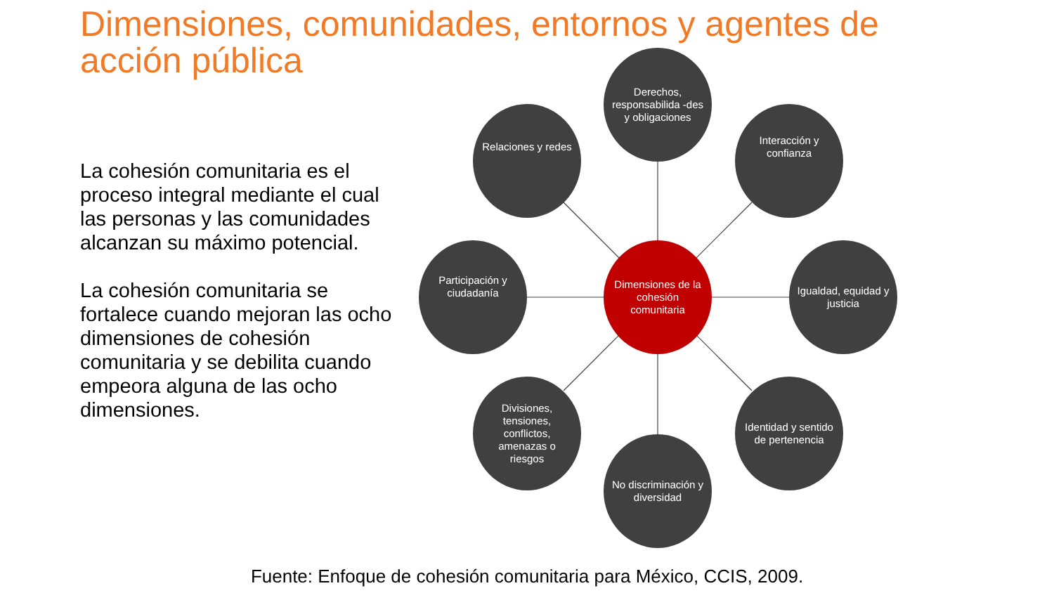Dimensiones, comunidades, entornos y agentes de acción pública
La cohesión comunitaria es el proceso integral mediante el cual las personas y las comunidades alcanzan su máximo potencial.
La cohesión comunitaria se fortalece cuando mejoran las ocho dimensiones de cohesión comunitaria y se debilita cuando empeora alguna de las ocho dimensiones.
Derechos, responsabilida -des y obligaciones
Relaciones y redes
Interacción y confianza
Participación y ciudadanía
Dimensiones de la cohesión comunitaria
Igualdad, equidad y justicia
Divisiones, tensiones, conflictos, amenazas o riesgos
Identidad y sentido de pertenencia
No discriminación y diversidad
Fuente: Enfoque de cohesión comunitaria para México, CCIS, 2009.